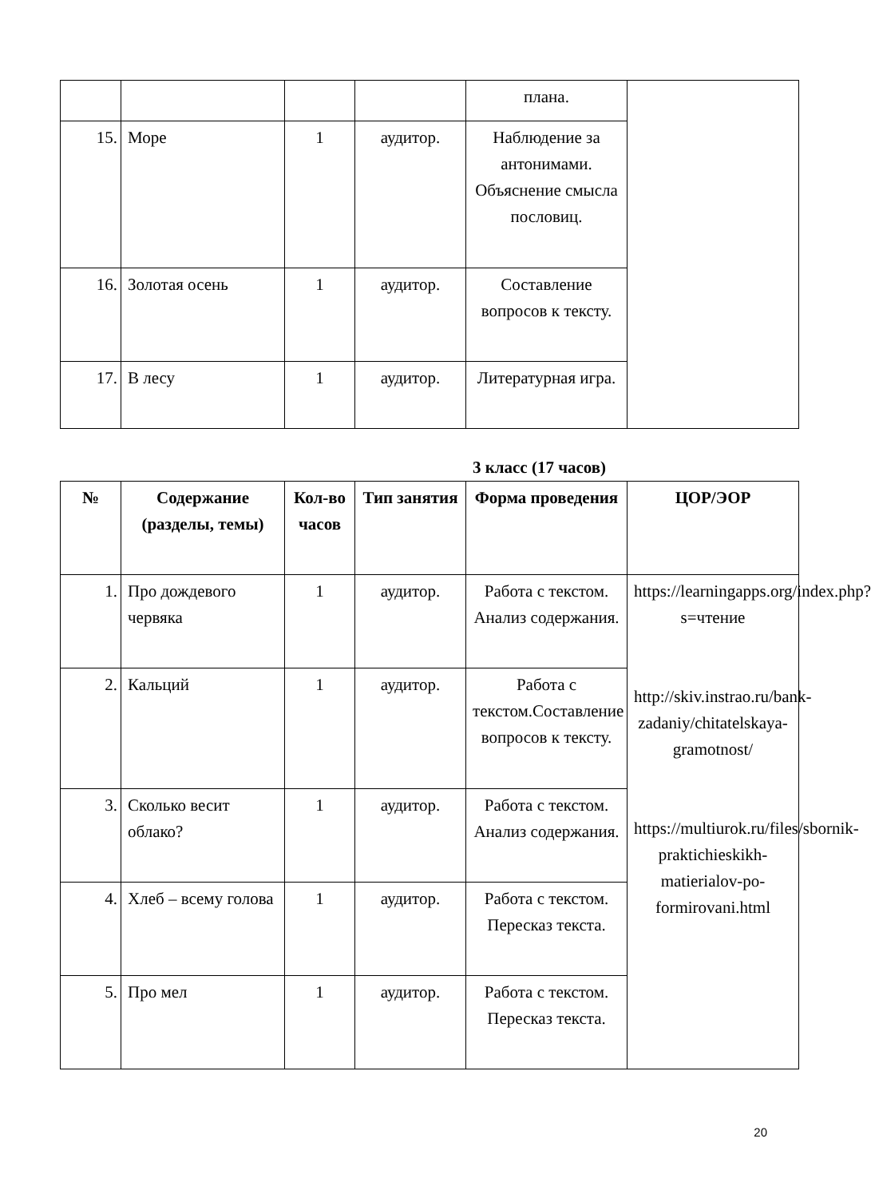| | | | | плана. | |
| 15. | Море | 1 | аудитор. | Наблюдение за антонимами. Объяснение смысла пословиц. | |
| 16. | Золотая осень | 1 | аудитор. | Составление вопросов к тексту. | |
| 17. | В лесу | 1 | аудитор. | Литературная игра. | |
3 класс (17 часов)
| № | Содержание (разделы, темы) | Кол-во часов | Тип занятия | Форма проведения | ЦОР/ЭОР |
| --- | --- | --- | --- | --- | --- |
| 1. | Про дождевого червяка | 1 | аудитор. | Работа с текстом. Анализ содержания. | https://learningapps.org/index.php?s=чтение http://skiv.instrao.ru/bank-zadaniy/chitatelskaya-gramotnost/ https://multiurok.ru/files/sbornik-praktichieskikh-matierialov-po-formirovani.html |
| 2. | Кальций | 1 | аудитор. | Работа с текстом.Составление вопросов к тексту. | |
| 3. | Сколько весит облако? | 1 | аудитор. | Работа с текстом. Анализ содержания. | |
| 4. | Хлеб – всему голова | 1 | аудитор. | Работа с текстом. Пересказ текста. | |
| 5. | Про мел | 1 | аудитор. | Работа с текстом. Пересказ текста. | |
20